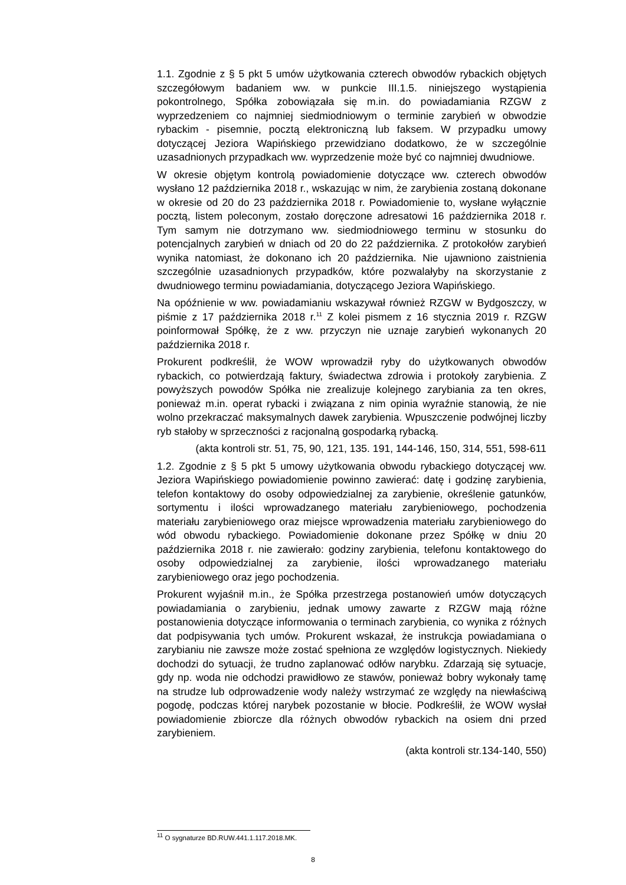1.1. Zgodnie z § 5 pkt 5 umów użytkowania czterech obwodów rybackich objętych szczegółowym badaniem ww. w punkcie III.1.5. niniejszego wystąpienia pokontrolnego, Spółka zobowiązała się m.in. do powiadamiania RZGW z wyprzedzeniem co najmniej siedmiodniowym o terminie zarybień w obwodzie rybackim - pisemnie, pocztą elektroniczną lub faksem. W przypadku umowy dotyczącej Jeziora Wapińskiego przewidziano dodatkowo, że w szczególnie uzasadnionych przypadkach ww. wyprzedzenie może być co najmniej dwudniowe.
W okresie objętym kontrolą powiadomienie dotyczące ww. czterech obwodów wysłano 12 października 2018 r., wskazując w nim, że zarybienia zostaną dokonane w okresie od 20 do 23 października 2018 r. Powiadomienie to, wysłane wyłącznie pocztą, listem poleconym, zostało doręczone adresatowi 16 października 2018 r. Tym samym nie dotrzymano ww. siedmiodniowego terminu w stosunku do potencjalnych zarybień w dniach od 20 do 22 października. Z protokołów zarybień wynika natomiast, że dokonano ich 20 października. Nie ujawniono zaistnienia szczególnie uzasadnionych przypadków, które pozwalałyby na skorzystanie z dwudniowego terminu powiadamiania, dotyczącego Jeziora Wapińskiego.
Na opóźnienie w ww. powiadamianiu wskazywał również RZGW w Bydgoszczy, w piśmie z 17 października 2018 r.<sup>11</sup> Z kolei pismem z 16 stycznia 2019 r. RZGW poinformował Spółkę, że z ww. przyczyn nie uznaje zarybień wykonanych 20 października 2018 r.
Prokurent podkreślił, że WOW wprowadził ryby do użytkowanych obwodów rybackich, co potwierdzają faktury, świadectwa zdrowia i protokoły zarybienia. Z powyższych powodów Spółka nie zrealizuje kolejnego zarybiania za ten okres, ponieważ m.in. operat rybacki i związana z nim opinia wyraźnie stanowią, że nie wolno przekraczać maksymalnych dawek zarybienia. Wpuszczenie podwójnej liczby ryb stałoby w sprzeczności z racjonalną gospodarką rybacką.
(akta kontroli str. 51, 75, 90, 121, 135. 191, 144-146, 150, 314, 551, 598-611
1.2. Zgodnie z § 5 pkt 5 umowy użytkowania obwodu rybackiego dotyczącej ww. Jeziora Wapińskiego powiadomienie powinno zawierać: datę i godzinę zarybienia, telefon kontaktowy do osoby odpowiedzialnej za zarybienie, określenie gatunków, sortymentu i ilości wprowadzanego materiału zarybieniowego, pochodzenia materiału zarybieniowego oraz miejsce wprowadzenia materiału zarybieniowego do wód obwodu rybackiego. Powiadomienie dokonane przez Spółkę w dniu 20 października 2018 r. nie zawierało: godziny zarybienia, telefonu kontaktowego do osoby odpowiedzialnej za zarybienie, ilości wprowadzanego materiału zarybieniowego oraz jego pochodzenia.
Prokurent wyjaśnił m.in., że Spółka przestrzega postanowień umów dotyczących powiadamiania o zarybieniu, jednak umowy zawarte z RZGW mają różne postanowienia dotyczące informowania o terminach zarybienia, co wynika z różnych dat podpisywania tych umów. Prokurent wskazał, że instrukcja powiadamiana o zarybianiu nie zawsze może zostać spełniona ze względów logistycznych. Niekiedy dochodzi do sytuacji, że trudno zaplanować odłów narybku. Zdarzają się sytuacje, gdy np. woda nie odchodzi prawidłowo ze stawów, ponieważ bobry wykonały tamę na strudze lub odprowadzenie wody należy wstrzymać ze względy na niewłaściwą pogodę, podczas której narybek pozostanie w błocie. Podkreślił, że WOW wysłał powiadomienie zbiorcze dla różnych obwodów rybackich na osiem dni przed zarybieniem.
(akta kontroli str.134-140, 550)
<sup>11</sup> O sygnaturze BD.RUW.441.1.117.2018.MK.
8